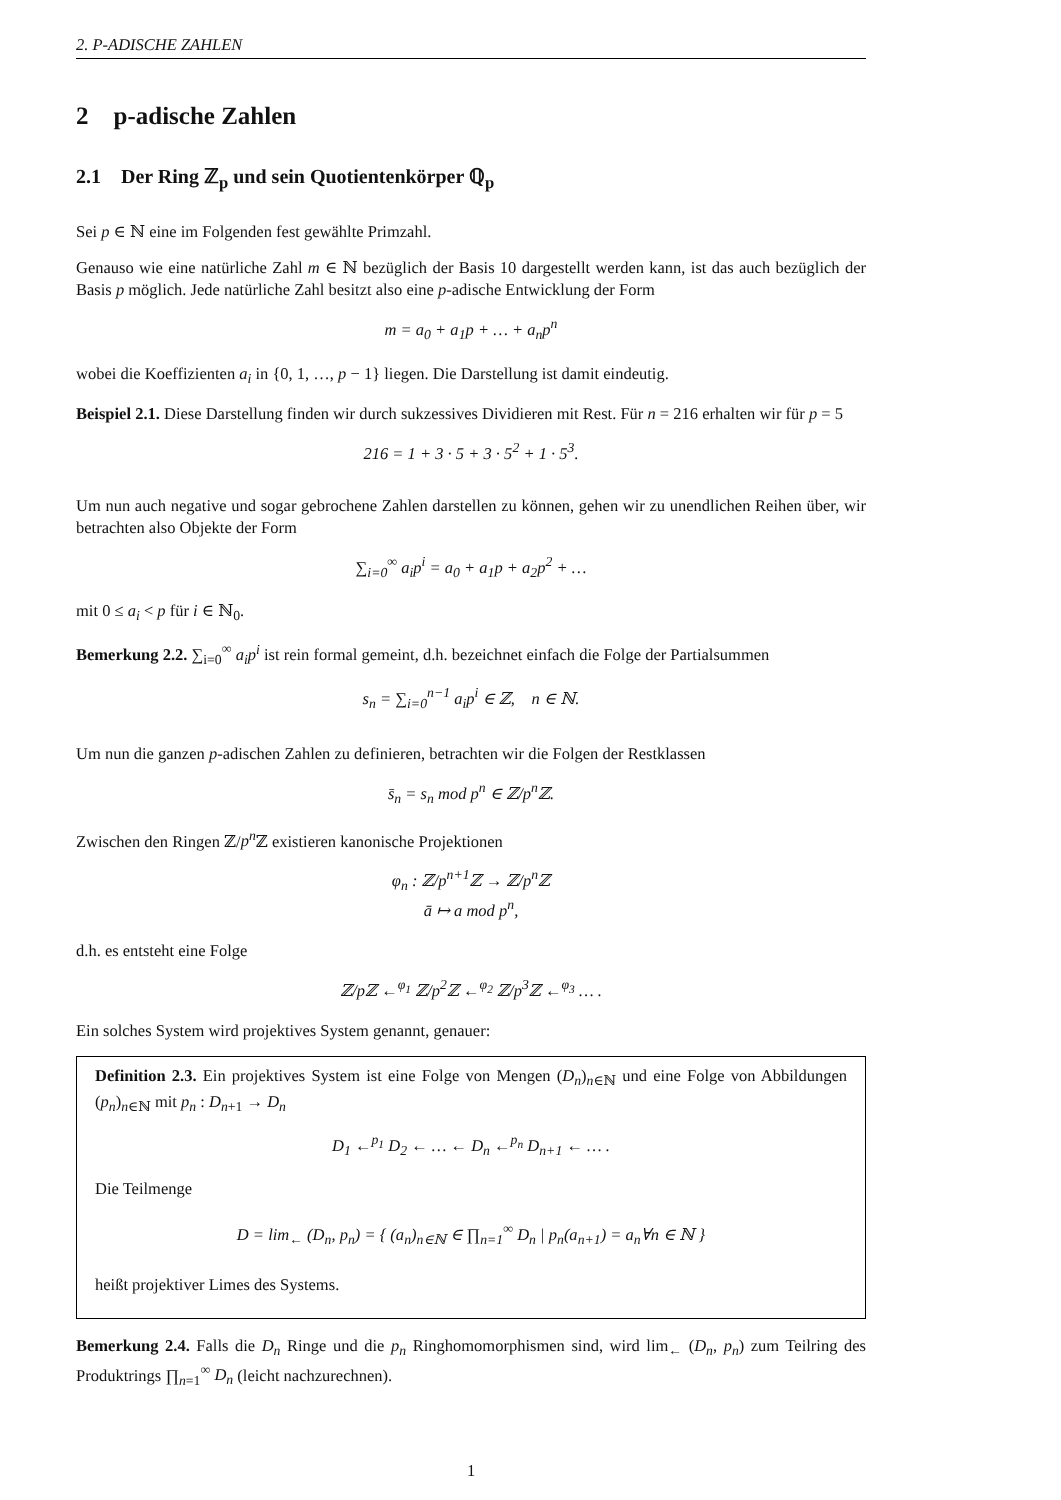2. P-ADISCHE ZAHLEN
2 p-adische Zahlen
2.1 Der Ring ℤ<sub>p</sub> und sein Quotientenkörper ℚ<sub>p</sub>
Sei p ∈ ℕ eine im Folgenden fest gewählte Primzahl.
Genauso wie eine natürliche Zahl m ∈ ℕ bezüglich der Basis 10 dargestellt werden kann, ist das auch bezüglich der Basis p möglich. Jede natürliche Zahl besitzt also eine p-adische Entwicklung der Form
m = a<sub>0</sub> + a<sub>1</sub>p + … + a<sub>n</sub>p<sup>n</sup>
wobei die Koeffizienten a<sub>i</sub> in {0, 1, …, p − 1} liegen. Die Darstellung ist damit eindeutig.
Beispiel 2.1. Diese Darstellung finden wir durch sukzessives Dividieren mit Rest. Für n = 216 erhalten wir für p = 5
216 = 1 + 3 · 5 + 3 · 5<sup>2</sup> + 1 · 5<sup>3</sup>.
Um nun auch negative und sogar gebrochene Zahlen darstellen zu können, gehen wir zu unendlichen Reihen über, wir betrachten also Objekte der Form
∑<sub>i=0</sub><sup>∞</sup> a<sub>i</sub>p<sup>i</sup> = a<sub>0</sub> + a<sub>1</sub>p + a<sub>2</sub>p<sup>2</sup> + …
mit 0 ≤ a<sub>i</sub> < p für i ∈ ℕ<sub>0</sub>.
Bemerkung 2.2. ∑<sub>i=0</sub><sup>∞</sup> a<sub>i</sub>p<sup>i</sup> ist rein formal gemeint, d.h. bezeichnet einfach die Folge der Partialsummen
s<sub>n</sub> = ∑<sub>i=0</sub><sup>n−1</sup> a<sub>i</sub>p<sup>i</sup> ∈ ℤ, n ∈ ℕ.
Um nun die ganzen p-adischen Zahlen zu definieren, betrachten wir die Folgen der Restklassen
s̄<sub>n</sub> = s<sub>n</sub> mod p<sup>n</sup> ∈ ℤ/p<sup>n</sup>ℤ.
Zwischen den Ringen ℤ/p<sup>n</sup> ℤ existieren kanonische Projektionen
φ<sub>n</sub> : ℤ/p<sup>n+1</sup>ℤ → ℤ/p<sup>n</sup>ℤ
ā ↦ a mod p<sup>n</sup>,
d.h. es entsteht eine Folge
ℤ/pℤ ←<sup>φ<sub>1</sub></sup> ℤ/p<sup>2</sup>ℤ ←<sup>φ<sub>2</sub></sup> ℤ/p<sup>3</sup>ℤ ←<sup>φ<sub>3</sub></sup> … .
Ein solches System wird projektives System genannt, genauer:
Definition 2.3. Ein projektives System ist eine Folge von Mengen (D<sub>n</sub>)<sub>n∈ℕ</sub> und eine Folge von Abbildungen (p<sub>n</sub>)<sub>n∈ℕ</sub> mit p<sub>n</sub> : D<sub>n+1</sub> → D<sub>n</sub>
D<sub>1</sub> ←<sup>p<sub>1</sub></sup> D<sub>2</sub> ← … ← D<sub>n</sub> ←<sup>p<sub>n</sub></sup> D<sub>n+1</sub> ← … .
Die Teilmenge
D = lim<sub>←</sub> (D<sub>n</sub>, p<sub>n</sub>) = { (a<sub>n</sub>)<sub>n∈ℕ</sub> ∈ ∏<sub>n=1</sub><sup>∞</sup> D<sub>n</sub> | p<sub>n</sub>(a<sub>n+1</sub>) = a<sub>n</sub>∀n ∈ ℕ }
heißt projektiver Limes des Systems.
Bemerkung 2.4. Falls die D<sub>n</sub> Ringe und die p<sub>n</sub> Ringhomomorphismen sind, wird lim<sub>←</sub> (D<sub>n</sub>, p<sub>n</sub>) zum Teilring des Produktrings ∏<sub>n=1</sub><sup>∞</sup> D<sub>n</sub> (leicht nachzurechnen).
1